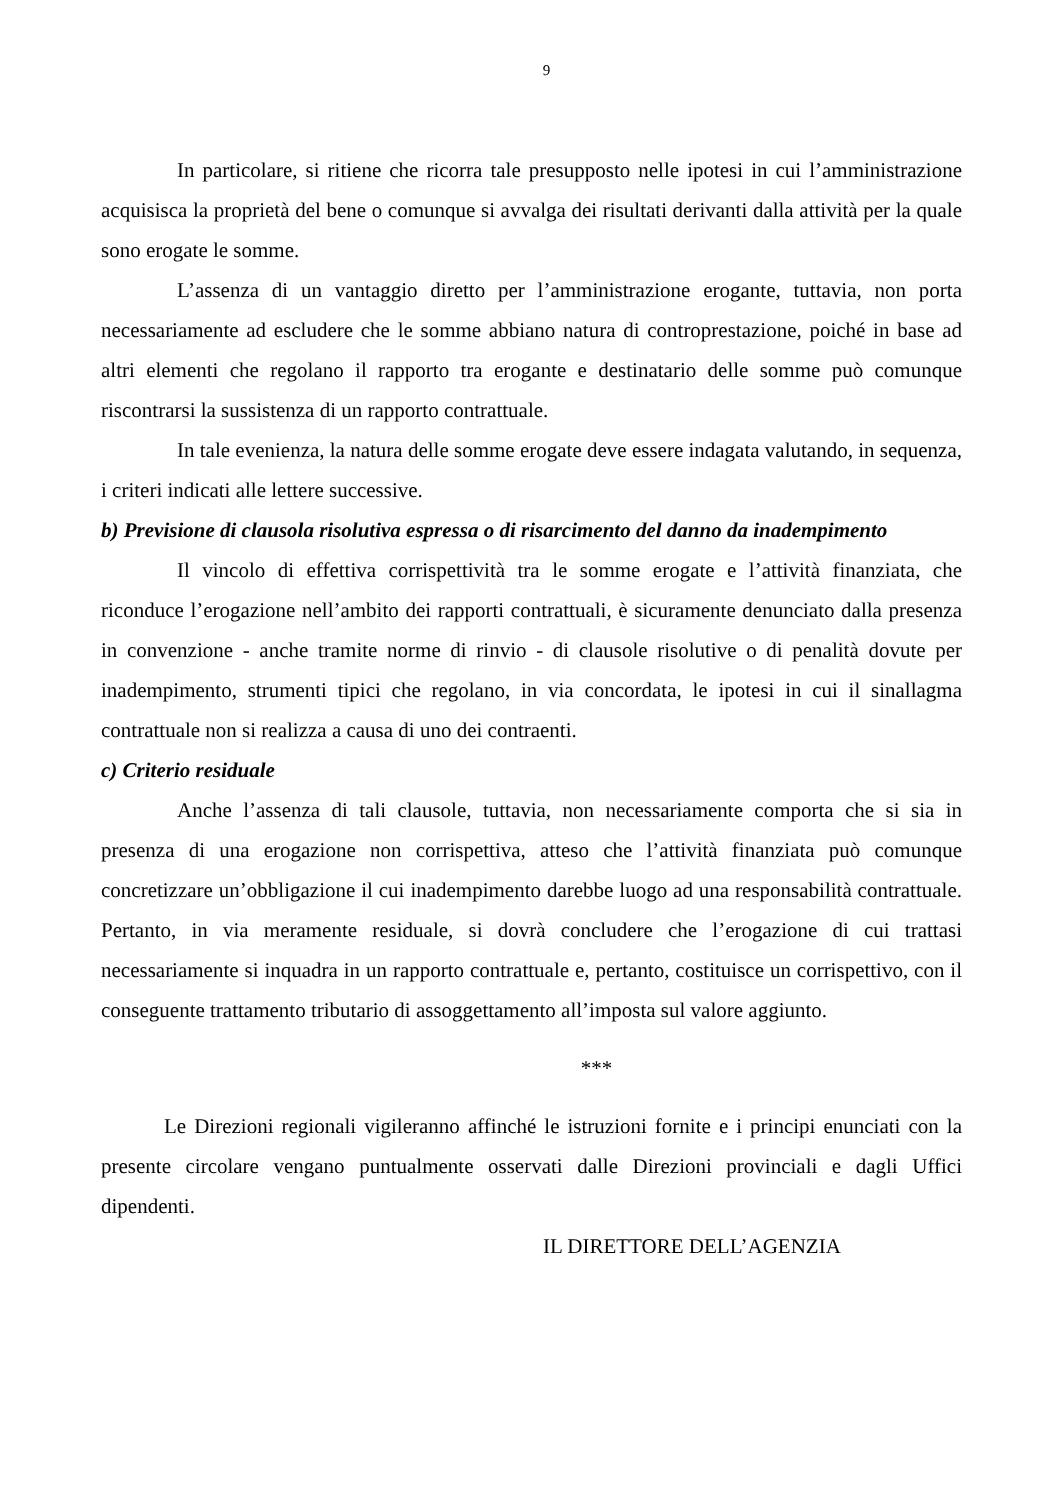9
In particolare, si ritiene che ricorra tale presupposto nelle ipotesi in cui l’amministrazione acquisisca la proprietà del bene o comunque si avvalga dei risultati derivanti dalla attività per la quale sono erogate le somme.
L’assenza di un vantaggio diretto per l’amministrazione erogante, tuttavia, non porta necessariamente ad escludere che le somme abbiano natura di controprestazione, poiché in base ad altri elementi che regolano il rapporto tra erogante e destinatario delle somme può comunque riscontrarsi la sussistenza di un rapporto contrattuale.
In tale evenienza, la natura delle somme erogate deve essere indagata valutando, in sequenza, i criteri indicati alle lettere successive.
b) Previsione di clausola risolutiva espressa o di risarcimento del danno da inadempimento
Il vincolo di effettiva corrispettività tra le somme erogate e l’attività finanziata, che riconduce l’erogazione nell’ambito dei rapporti contrattuali, è sicuramente denunciato dalla presenza in convenzione - anche tramite norme di rinvio - di clausole risolutive o di penalità dovute per inadempimento, strumenti tipici che regolano, in via concordata, le ipotesi in cui il sinallagma contrattuale non si realizza a causa di uno dei contraenti.
c) Criterio residuale
Anche l’assenza di tali clausole, tuttavia, non necessariamente comporta che si sia in presenza di una erogazione non corrispettiva, atteso che l’attività finanziata può comunque concretizzare un’obbligazione il cui inadempimento darebbe luogo ad una responsabilità contrattuale. Pertanto, in via meramente residuale, si dovrà concludere che l’erogazione di cui trattasi necessariamente si inquadra in un rapporto contrattuale e, pertanto, costituisce un corrispettivo, con il conseguente trattamento tributario di assoggettamento all’imposta sul valore aggiunto.
***
Le Direzioni regionali vigileranno affinché le istruzioni fornite e i principi enunciati con la presente circolare vengano puntualmente osservati dalle Direzioni provinciali e dagli Uffici dipendenti.
IL DIRETTORE DELL’AGENZIA